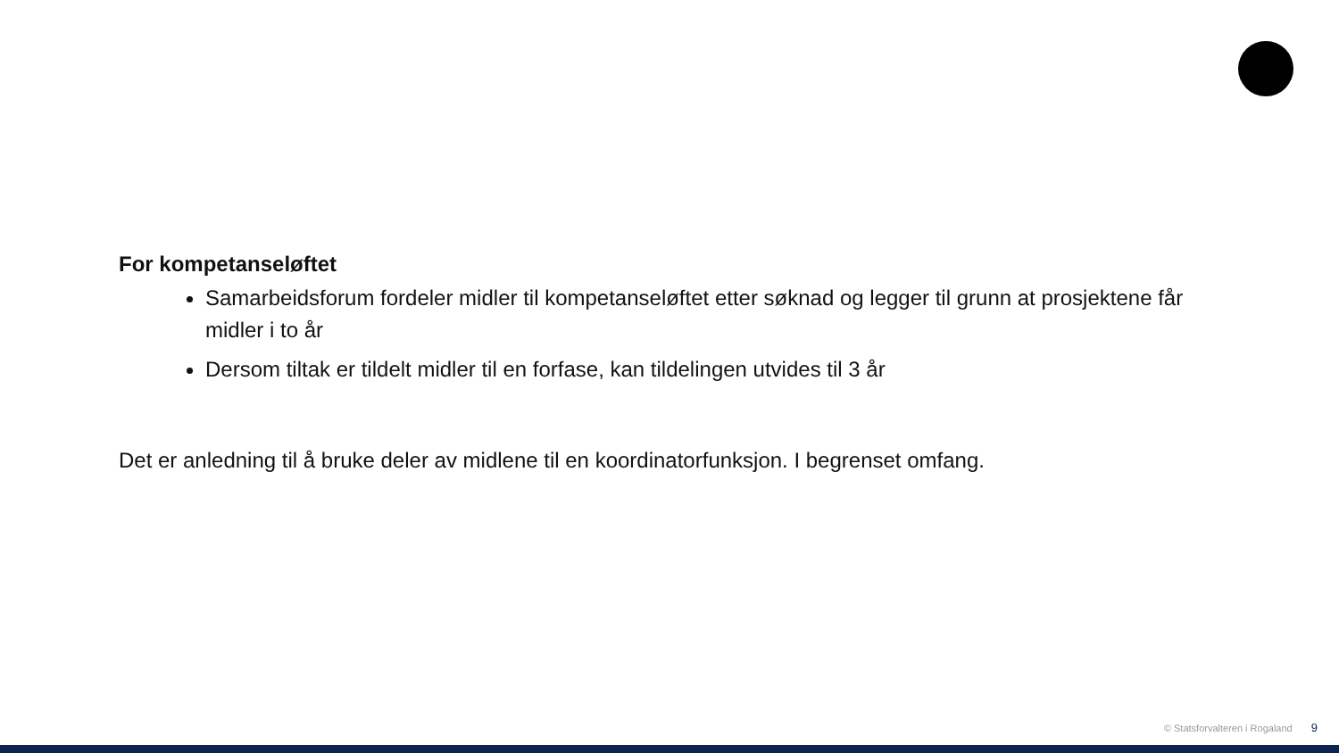For kompetanseløftet
Samarbeidsforum fordeler midler til kompetanseløftet etter søknad og legger til grunn at prosjektene får midler i to år
Dersom tiltak er tildelt midler til en forfase, kan tildelingen utvides til 3 år
Det er anledning til å bruke deler av midlene til en koordinatorfunksjon. I begrenset omfang.
© Statsforvalteren i Rogaland 9